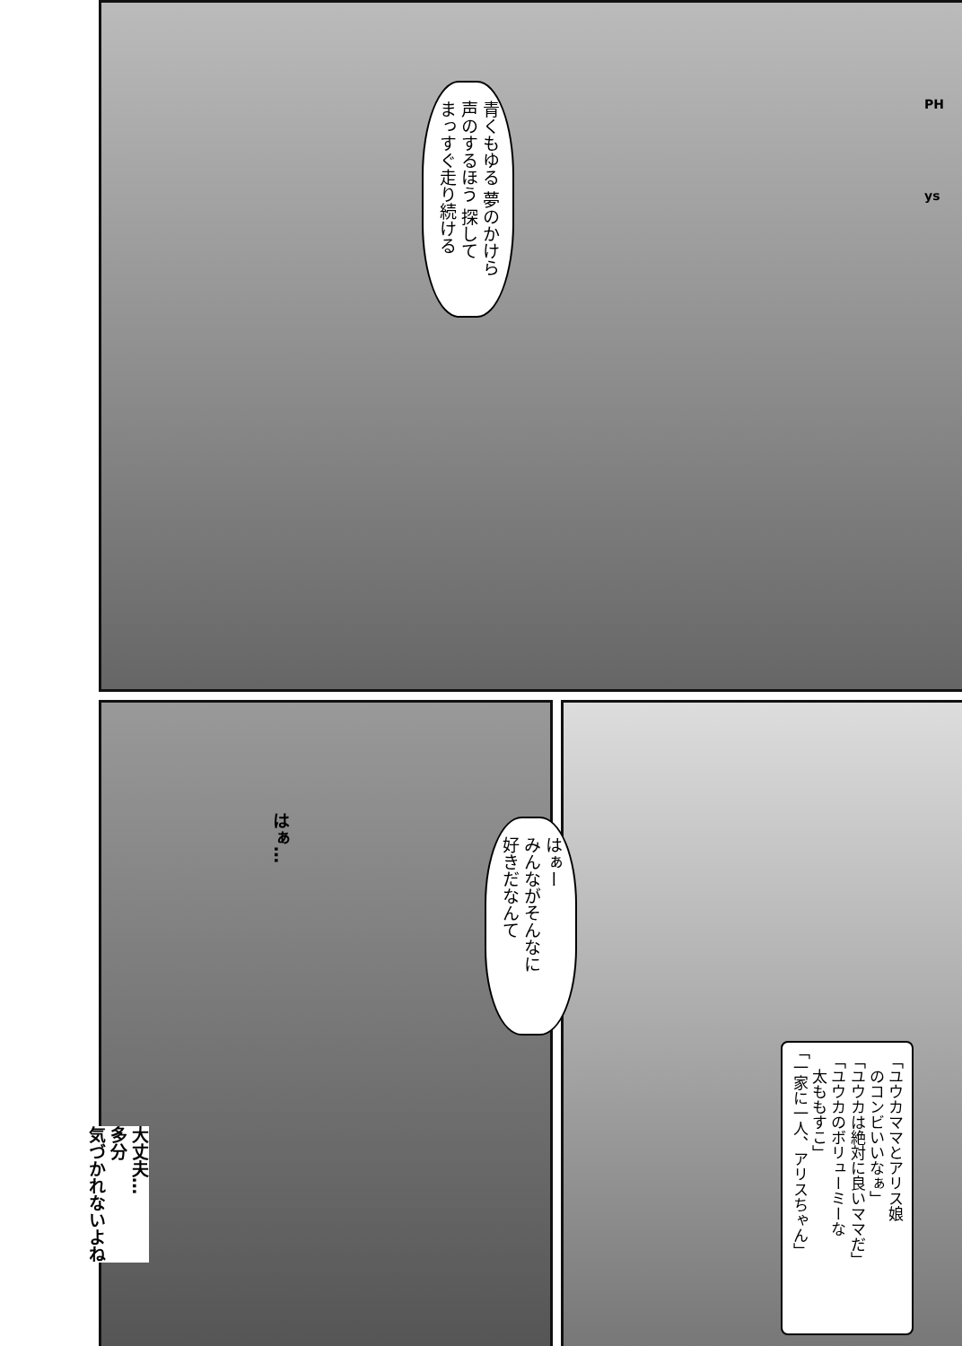PH
ys
青くもゆる 夢のかけら
声のするほう 探して
まっすぐ走り続ける
はぁ…
はぁー
みんながそんなに
好きだなんて
「ユウカママとアリス娘
　のコンビいいなぁ」
「ユウカは絶対に良いママだ」
「ユウカのボリューミーな
　太ももすこ」
「一家に一人、アリスちゃん」
大丈夫…
多分
気づかれないよね